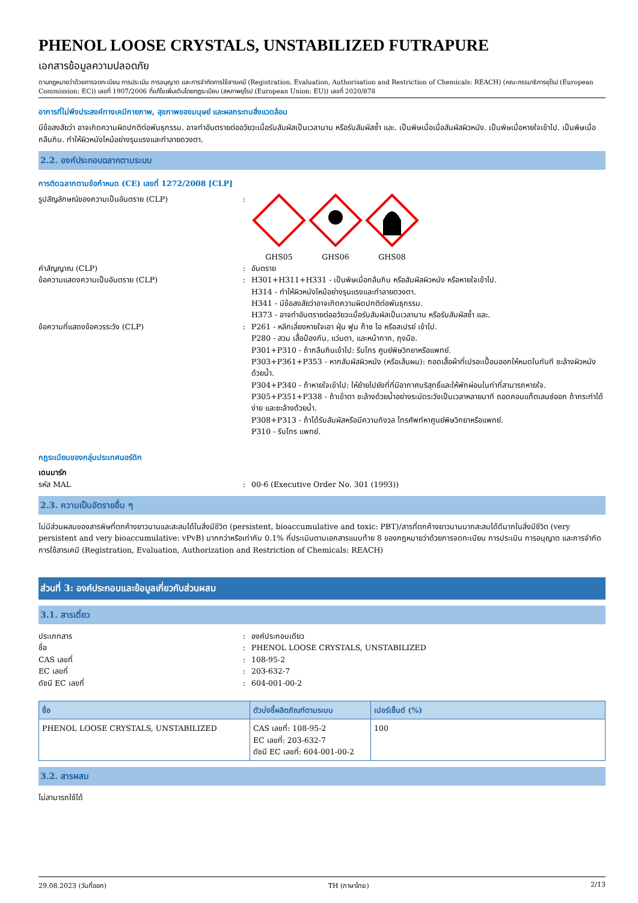PHENOL LOOSE CRYSTALS, UNSTABILIZED FUTRAPURE
เอกสารข้อมูลความปลอดภัย
ตามกฎหมายว่าด้วยการจดทะเบียน การประเมิน การอนุญาต และการจำกัดการใช้สารเคมี (Registration, Evaluation, Authorisation and Restriction of Chemicals: REACH) (คณะกรรมาธิการยุโรป (European Commission: EC)) เลขที่ 1907/2006 ที่แก้ไขเพิ่มเติมโดยกฎระเบียบ (สหภาพยุโรป (European Union: EU)) เลขที่ 2020/878
อาการที่ไม่พึงประสงค์ทางเคมีกายภาพ, สุขภาพของมนุษย์ และผลกระทบสิ่งแวดล้อม
มีข้อสงสัยว่า อาจเกิดความผิดปกติต่อพันธุกรรม. อาจทำอันตรายต่ออวัยวะเมื่อรับสัมผัสเป็นเวลานาน หรือรับสัมผัสซ้ำ และ. เป็นพิษเมื่อเมื่อสัมผัสผิวหนัง. เป็นพิษเมื่อหายใจเข้าไป. เป็นพิษเมื่อกลืนกิน. ทำให้ผิวหนังไหม้อย่างรุนแรงและทำลายดวงตา.
2.2. องค์ประกอบฉลากตามระบบ
การติดฉลากตามข้อกำหนด (CE) เลขที่ 1272/2008 [CLP]
รูปสัญลักษณ์ของความเป็นอันตราย (CLP) :
GHS05
GHS06
GHS08
คำสัญญาณ (CLP) : อันตราย
ข้อความแสดงความเป็นอันตราย (CLP) : H301+H311+H331 - เป็นพิษเมื่อกลืนกิน หรือสัมผัสผิวหนัง หรือหายใจเข้าไป.
H314 - ทำให้ผิวหนังไหม้อย่างรุนแรงและทำลายดวงตา.
H341 - มีข้อสงสัยว่าอาจเกิดความผิดปกติต่อพันธุกรรม.
H373 - อาจทำอันตรายต่ออวัยวะเมื่อรับสัมผัสเป็นเวลานาน หรือรับสัมผัสซ้ำ และ.
ข้อความที่แสดงข้อควรระวัง (CLP) : P261 - หลีกเลี่ยงหายใจเอา ฝุ่น ฟูม ก๊าซ ไอ หรือสเปรย์ เข้าไป.
P280 - สวม เสื้อป้องกัน, แว่นตา, และหน้ากาก, ถุงมือ.
P301+P310 - ถ้ากลืนกินเข้าไป: รีบโทร ศูนย์พิษวิทยาหรือแพทย์.
P303+P361+P353 - หากสัมผัสผิวหนัง (หรือเส้นผม): ถอดเสื้อผ้าที่เปรอะเปื้อนออกให้หมดในทันที ชะล้างผิวหนังด้วยน้ำ.
P304+P340 - ถ้าหายใจเข้าไป: ให้ย้ายไปยังที่ที่มีอากาศบริสุทธิ์และให้พักผ่อนในท่าที่สามารถหายใจ.
P305+P351+P338 - ถ้าเข้าตา ชะล้างด้วยน้ำอย่างระมัดระวังเป็นเวลาหลายนาที ถอดคอนแท็ตเลนซ์ออก ถ้ากระทำได้ง่าย และชะล้างด้วยน้ำ.
P308+P313 - ถ้าได้รับสัมผัสหรือมีความกังวล โทรศัพท์หาศูนย์พิษวิทยาหรือแพทย์.
P310 - รีบโทร แพทย์.
กฎระเบียบของกลุ่มประเทศนอร์ดิก
เดนมาร์ก
รหัส MAL : 00-6 (Executive Order No. 301 (1993))
2.3. ความเป็นอัตรายอื่น ๆ
ไม่มีส่วนผสมของสารพิษที่ตกค้างยาวนานและสะสมได้ในสิ่งมีชีวิต (persistent, bioaccumulative and toxic: PBT)/สารที่ตกค้างยาวนานมากสะสมได้ดีมากในสิ่งมีชีวิต (very persistent and very bioaccumulative: vPvB) มากกว่าหรือเท่ากับ 0.1% ที่ประเมินตามเอกสารแนบท้าย 8 ของกฎหมายว่าด้วยการจดทะเบียน การประเมิน การอนุญาต และการจำกัดการใช้สารเคมี (Registration, Evaluation, Authorization and Restriction of Chemicals: REACH)
ส่วนที่ 3: องค์ประกอบและข้อมูลเกี่ยวกับส่วนผสม
3.1. สารเดี่ยว
ประเภทสาร : องค์ประกอบเดียว
ชื่อ : PHENOL LOOSE CRYSTALS, UNSTABILIZED
CAS เลขที่ : 108-95-2
EC เลขที่ : 203-632-7
ดัชนี EC เลขที่ : 604-001-00-2
| ชื่อ | ตัวบ่งชี้ผลิตภัณฑ์ตามระบบ | เปอร์เซ็นต์ (%) |
| --- | --- | --- |
| PHENOL LOOSE CRYSTALS, UNSTABILIZED | CAS เลขที่: 108-95-2 EC เลขที่: 203-632-7 ดัชนี EC เลขที่: 604-001-00-2 | 100 |
3.2. สารผสม
ไม่สามารถใช้ได้
29.08.2023 (วันที่ออก) TH (ภาษาไทย) 2/13